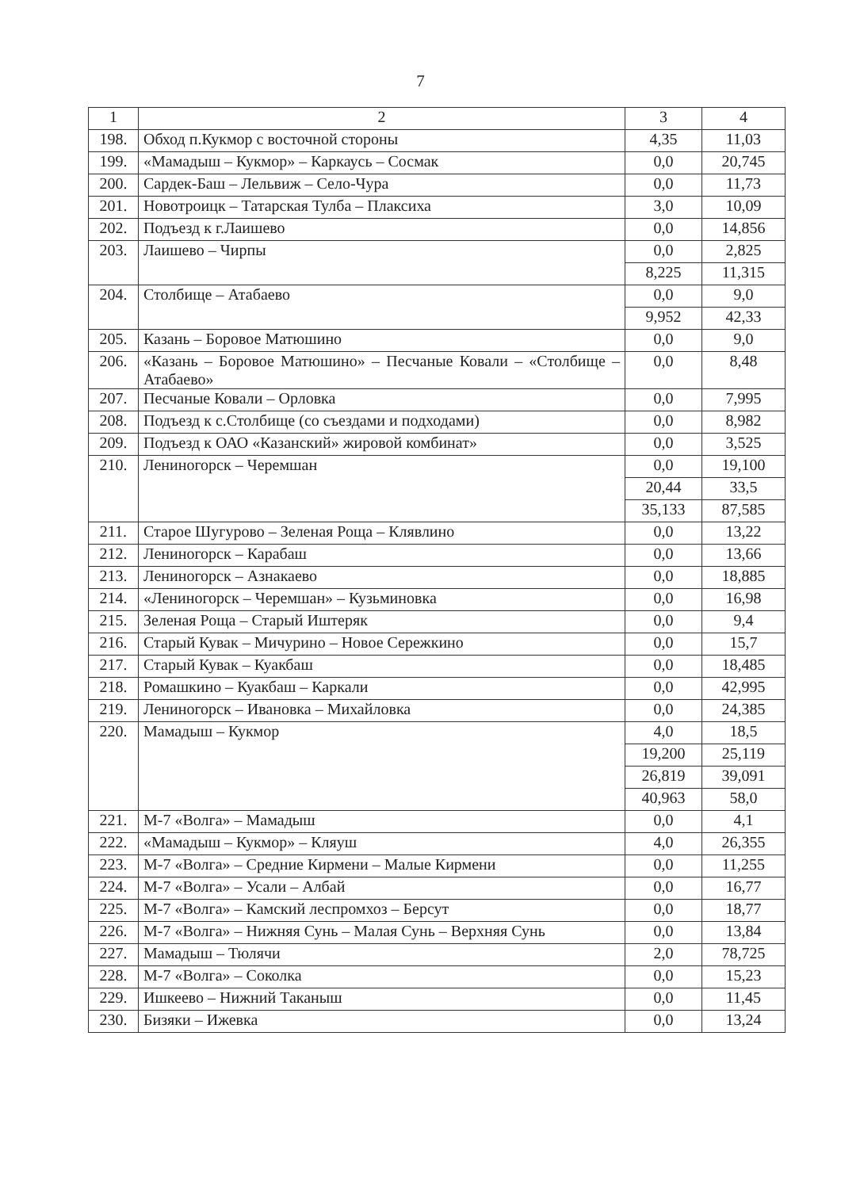7
| 1 | 2 | 3 | 4 |
| --- | --- | --- | --- |
| 198. | Обход п.Кукмор с восточной стороны | 4,35 | 11,03 |
| 199. | «Мамадыш – Кукмор» – Каркаусь – Сосмак | 0,0 | 20,745 |
| 200. | Сардек-Баш – Лельвиж – Село-Чура | 0,0 | 11,73 |
| 201. | Новотроицк – Татарская Тулба – Плаксиха | 3,0 | 10,09 |
| 202. | Подъезд к г.Лаишево | 0,0 | 14,856 |
| 203. | Лаишево – Чирпы | 0,0 | 2,825 |
| | | 8,225 | 11,315 |
| 204. | Столбище – Атабаево | 0,0 | 9,0 |
| | | 9,952 | 42,33 |
| 205. | Казань – Боровое Матюшино | 0,0 | 9,0 |
| 206. | «Казань – Боровое Матюшино» – Песчаные Ковали – «Столбище – Атабаево» | 0,0 | 8,48 |
| 207. | Песчаные Ковали – Орловка | 0,0 | 7,995 |
| 208. | Подъезд к с.Столбище (со съездами и подходами) | 0,0 | 8,982 |
| 209. | Подъезд к ОАО «Казанский» жировой комбинат» | 0,0 | 3,525 |
| 210. | Лениногорск – Черемшан | 0,0 | 19,100 |
| | | 20,44 | 33,5 |
| | | 35,133 | 87,585 |
| 211. | Старое Шугурово – Зеленая Роща – Клявлино | 0,0 | 13,22 |
| 212. | Лениногорск – Карабаш | 0,0 | 13,66 |
| 213. | Лениногорск – Азнакаево | 0,0 | 18,885 |
| 214. | «Лениногорск – Черемшан» – Кузьминовка | 0,0 | 16,98 |
| 215. | Зеленая Роща – Старый Иштеряк | 0,0 | 9,4 |
| 216. | Старый Кувак – Мичурино – Новое Сережкино | 0,0 | 15,7 |
| 217. | Старый Кувак – Куакбаш | 0,0 | 18,485 |
| 218. | Ромашкино – Куакбаш – Каркали | 0,0 | 42,995 |
| 219. | Лениногорск – Ивановка – Михайловка | 0,0 | 24,385 |
| 220. | Мамадыш – Кукмор | 4,0 | 18,5 |
| | | 19,200 | 25,119 |
| | | 26,819 | 39,091 |
| | | 40,963 | 58,0 |
| 221. | М-7 «Волга» – Мамадыш | 0,0 | 4,1 |
| 222. | «Мамадыш – Кукмор» – Кляуш | 4,0 | 26,355 |
| 223. | М-7 «Волга» – Средние Кирмени – Малые Кирмени | 0,0 | 11,255 |
| 224. | М-7 «Волга» – Усали – Албай | 0,0 | 16,77 |
| 225. | М-7 «Волга» – Камский леспромхоз – Берсут | 0,0 | 18,77 |
| 226. | М-7 «Волга» – Нижняя Сунь – Малая Сунь – Верхняя Сунь | 0,0 | 13,84 |
| 227. | Мамадыш – Тюлячи | 2,0 | 78,725 |
| 228. | М-7 «Волга» – Соколка | 0,0 | 15,23 |
| 229. | Ишкеево – Нижний Таканыш | 0,0 | 11,45 |
| 230. | Бизяки – Ижевка | 0,0 | 13,24 |